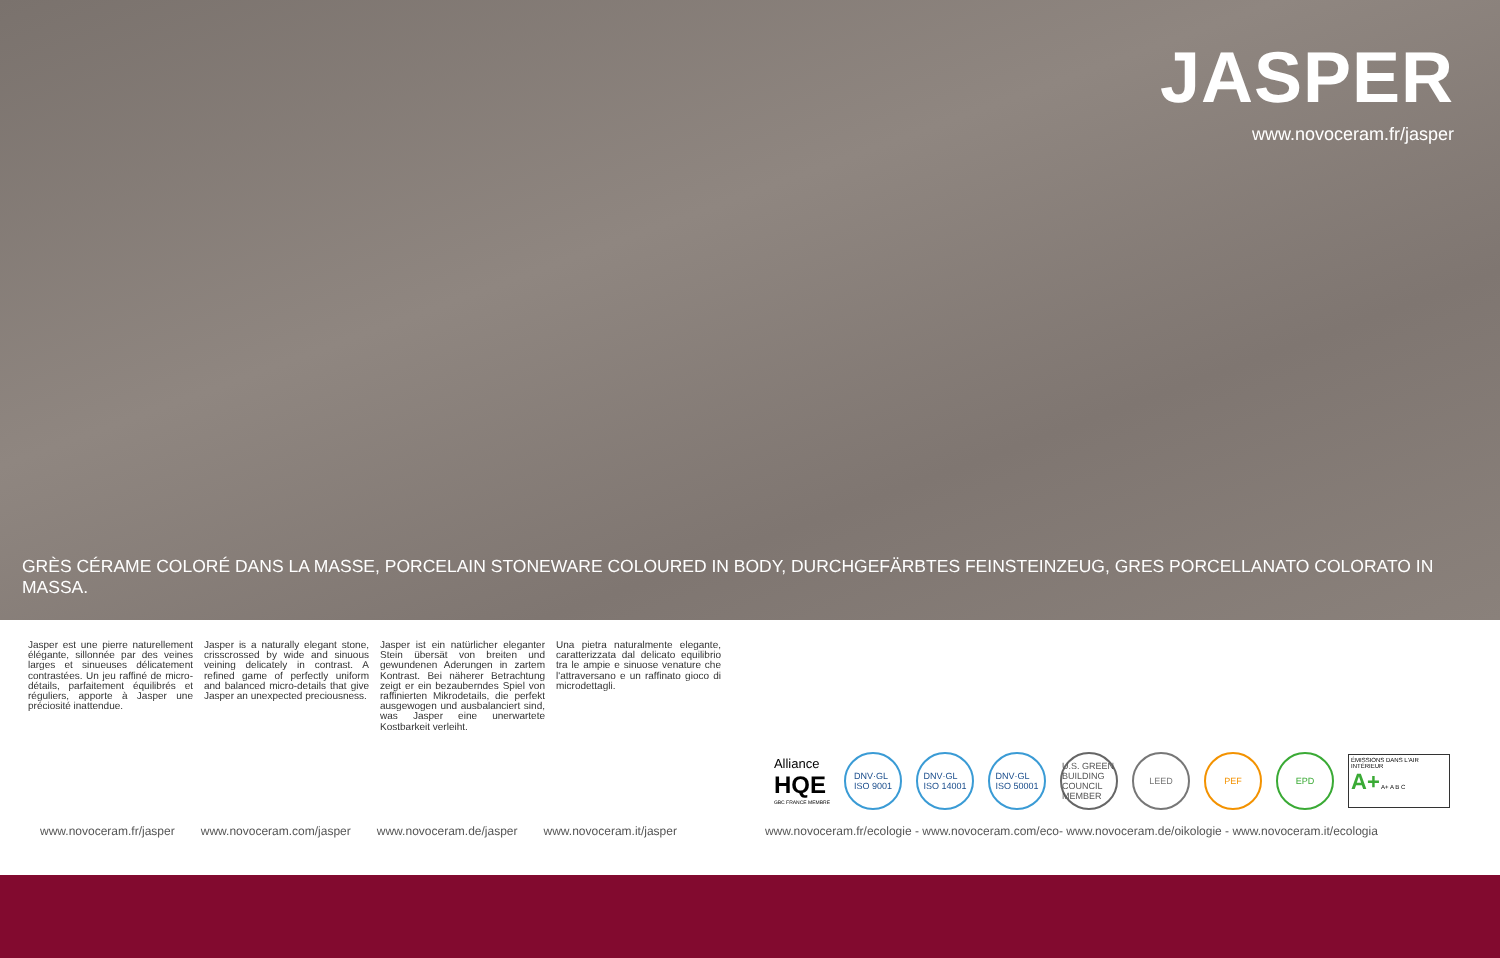JASPER
www.novoceram.fr/jasper
GRÈS CÉRAME COLORÉ DANS LA MASSE, PORCELAIN STONEWARE COLOURED IN BODY, DURCHGEFÄRBTES FEINSTEINZEUG, GRES PORCELLANATO COLORATO IN MASSA.
Jasper est une pierre naturellement élégante, sillonnée par des veines larges et sinueuses délicatement contrastées. Un jeu raffiné de micro-détails, parfaitement équilibrés et réguliers, apporte à Jasper une préciosité inattendue.
Jasper is a naturally elegant stone, crisscrossed by wide and sinuous veining delicately in contrast. A refined game of perfectly uniform and balanced micro-details that give Jasper an unexpected preciousness.
Jasper ist ein natürlicher eleganter Stein übersät von breiten und gewundenen Aderungen in zartem Kontrast. Bei näherer Betrachtung zeigt er ein bezauberndes Spiel von raffinierten Mikrodetails, die perfekt ausgewogen und ausbalanciert sind, was Jasper eine unerwartete Kostbarkeit verleiht.
Una pietra naturalmente elegante, caratterizzata dal delicato equilibrio tra le ampie e sinuose venature che l'attraversano e un raffinato gioco di microdettagli.
Alliance
HQE
GBC FRANCE MEMBRE
DNV·GL
ISO 9001
DNV·GL
ISO 14001
DNV·GL
ISO 50001
U.S. GREEN BUILDING COUNCIL MEMBER
LEED PEF EPD
ÉMISSIONS DANS L'AIR INTÉRIEUR
A+ A+ A B C
www.novoceram.fr/jasper www.novoceram.com/jasper www.novoceram.de/jasper www.novoceram.it/jasper www.novoceram.fr/ecologie - www.novoceram.com/eco- www.novoceram.de/oikologie - www.novoceram.it/ecologia